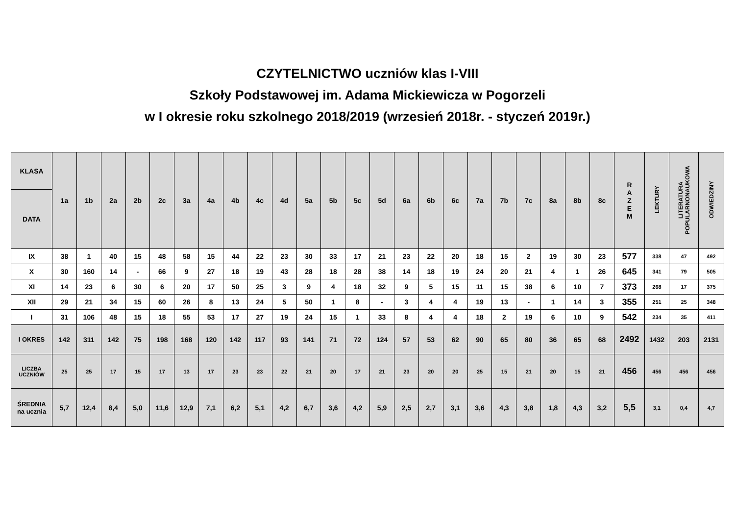CZYTELNICTWO uczniów klas I-VIII
Szkoły Podstawowej im. Adama Mickiewicza w Pogorzeli
w I okresie roku szkolnego 2018/2019 (wrzesień 2018r. - styczeń 2019r.)
| KLASA | 1a | 1b | 2a | 2b | 2c | 3a | 4a | 4b | 4c | 4d | 5a | 5b | 5c | 5d | 6a | 6b | 6c | 7a | 7b | 7c | 8a | 8b | 8c | R A Z E M | LEKTURY | LITERATURA POPULARNONAUKOWA | ODWIEDZINY |
| --- | --- | --- | --- | --- | --- | --- | --- | --- | --- | --- | --- | --- | --- | --- | --- | --- | --- | --- | --- | --- | --- | --- | --- | --- | --- | --- | --- |
| DATA | | | | | | | | | | | | | | | | | | | | | | | | | | | |
| IX | 38 | 1 | 40 | 15 | 48 | 58 | 15 | 44 | 22 | 23 | 30 | 33 | 17 | 21 | 23 | 22 | 20 | 18 | 15 | 2 | 19 | 30 | 23 | 577 | 338 | 47 | 492 |
| X | 30 | 160 | 14 | - | 66 | 9 | 27 | 18 | 19 | 43 | 28 | 18 | 28 | 38 | 14 | 18 | 19 | 24 | 20 | 21 | 4 | 1 | 26 | 645 | 341 | 79 | 505 |
| XI | 14 | 23 | 6 | 30 | 6 | 20 | 17 | 50 | 25 | 3 | 9 | 4 | 18 | 32 | 9 | 5 | 15 | 11 | 15 | 38 | 6 | 10 | 7 | 373 | 268 | 17 | 375 |
| XII | 29 | 21 | 34 | 15 | 60 | 26 | 8 | 13 | 24 | 5 | 50 | 1 | 8 | - | 3 | 4 | 4 | 19 | 13 | - | 1 | 14 | 3 | 355 | 251 | 25 | 348 |
| I | 31 | 106 | 48 | 15 | 18 | 55 | 53 | 17 | 27 | 19 | 24 | 15 | 1 | 33 | 8 | 4 | 4 | 18 | 2 | 19 | 6 | 10 | 9 | 542 | 234 | 35 | 411 |
| I OKRES | 142 | 311 | 142 | 75 | 198 | 168 | 120 | 142 | 117 | 93 | 141 | 71 | 72 | 124 | 57 | 53 | 62 | 90 | 65 | 80 | 36 | 65 | 68 | 2492 | 1432 | 203 | 2131 |
| LICZBA UCZNIÓW | 25 | 25 | 17 | 15 | 17 | 13 | 17 | 23 | 23 | 22 | 21 | 20 | 17 | 21 | 23 | 20 | 20 | 25 | 15 | 21 | 20 | 15 | 21 | 456 | 456 | 456 | 456 |
| ŚREDNIA na ucznia | 5,7 | 12,4 | 8,4 | 5,0 | 11,6 | 12,9 | 7,1 | 6,2 | 5,1 | 4,2 | 6,7 | 3,6 | 4,2 | 5,9 | 2,5 | 2,7 | 3,1 | 3,6 | 4,3 | 3,8 | 1,8 | 4,3 | 3,2 | 5,5 | 3,1 | 0,4 | 4,7 |